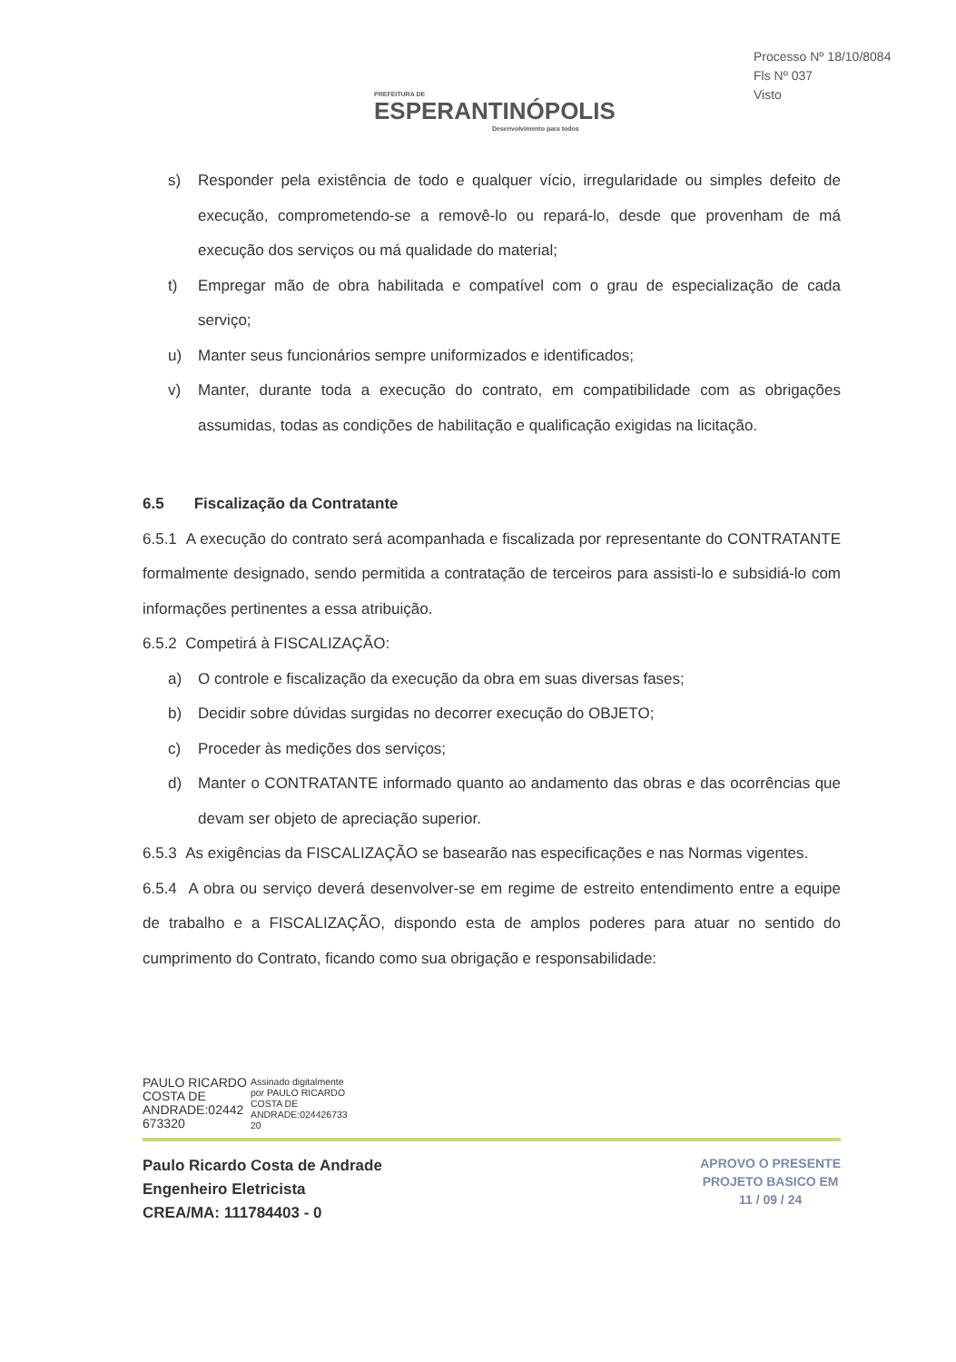PREFEITURA DE
ESPERANTINÓPOLIS
Desenvolvimento para todos
Processo Nº 18/10/8084
Fls Nº 037
Visto
s) Responder pela existência de todo e qualquer vício, irregularidade ou simples defeito de execução, comprometendo-se a removê-lo ou repará-lo, desde que provenham de má execução dos serviços ou má qualidade do material;
t) Empregar mão de obra habilitada e compatível com o grau de especialização de cada serviço;
u) Manter seus funcionários sempre uniformizados e identificados;
v) Manter, durante toda a execução do contrato, em compatibilidade com as obrigações assumidas, todas as condições de habilitação e qualificação exigidas na licitação.
6.5 Fiscalização da Contratante
6.5.1 A execução do contrato será acompanhada e fiscalizada por representante do CONTRATANTE formalmente designado, sendo permitida a contratação de terceiros para assisti-lo e subsidiá-lo com informações pertinentes a essa atribuição.
6.5.2 Competirá à FISCALIZAÇÃO:
a) O controle e fiscalização da execução da obra em suas diversas fases;
b) Decidir sobre dúvidas surgidas no decorrer execução do OBJETO;
c) Proceder às medições dos serviços;
d) Manter o CONTRATANTE informado quanto ao andamento das obras e das ocorrências que devam ser objeto de apreciação superior.
6.5.3 As exigências da FISCALIZAÇÃO se basearão nas especificações e nas Normas vigentes.
6.5.4 A obra ou serviço deverá desenvolver-se em regime de estreito entendimento entre a equipe de trabalho e a FISCALIZAÇÃO, dispondo esta de amplos poderes para atuar no sentido do cumprimento do Contrato, ficando como sua obrigação e responsabilidade:
PAULO RICARDO
COSTA DE
ANDRADE:02442
673320
Assinado digitalmente
por PAULO RICARDO
COSTA DE
ANDRADE:024426733
20
Paulo Ricardo Costa de Andrade
Engenheiro Eletricista
CREA/MA: 111784403 - 0
APROVO O PRESENTE
PROJETO BASICO EM
11 / 09 / 24